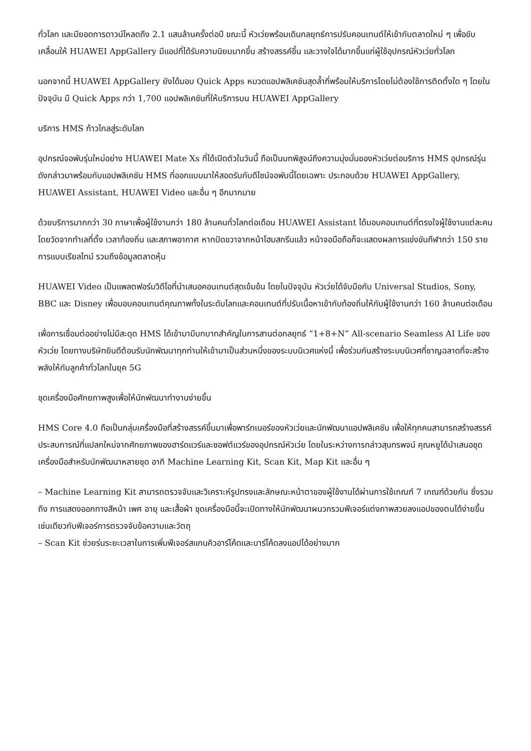ทั่วโลก และมียอดการดาวน์โหลดถึง 2.1 แสนล้านครั้งต่อปี ขณะนี้ หัวเว่ยพร้อมเดินกลยุทธ์การปรับคอนเทนต์ให้เข้ากับตลาดใหม่ ๆ เพื่อขับเคลื่อนให้ HUAWEI AppGallery มีแอปที่ได้รับความนิยมมากขึ้น สร้างสรรค์ขึ้น และวางใจได้มากขึ้นแก่ผู้ใช้อุปกรณ์หัวเว่ยทั่วโลก
นอกจากนี้ HUAWEI AppGallery ยังได้มอบ Quick Apps หมวดแอปพลิเคชันสุดล้ำที่พร้อมให้บริการโดยไม่ต้องใช้การติดตั้งใด ๆ โดยในปัจจุบัน มี Quick Apps กว่า 1,700 แอปพลิเคชันที่ให้บริการบน HUAWEI AppGallery
บริการ HMS ก้าวไกลสู่ระดับโลก
อุปกรณ์จอพับรุ่นใหม่อย่าง HUAWEI Mate Xs ที่ได้เปิดตัวในวันนี้ ถือเป็นบทพิสูจน์ถึงความมุ่งมั่นของหัวเว่ยต่อบริการ HMS อุปกรณ์รุ่นดังกล่าวมาพร้อมกับแอปพลิเคชัน HMS ที่ออกแบบมาให้สอดรับกับดีไซน์จอพับนี้โดยเฉพาะ ประกอบด้วย HUAWEI AppGallery, HUAWEI Assistant, HUAWEI Video และอื่น ๆ อีกมากมาย
ด้วยบริการมากกว่า 30 ภาษาเพื่อผู้ใช้งานกว่า 180 ล้านคนทั่วโลกต่อเดือน HUAWEI Assistant ได้มอบคอนเทนต์ที่ตรงใจผู้ใช้งานแต่ละคน โดยวัดจากทำเลที่ตั้ง เวลาท้องถิ่น และสภาพอากาศ หากปัดขวาจากหน้าโฮมสกรีนแล้ว หน้าจอมือถือก็จะแสดงผลการแข่งขันกีฬากว่า 150 รายการแบบเรียลไทม์ รวมถึงข้อมูลตลาดหุ้น
HUAWEI Video เป็นแพลตฟอร์มวิดีโอที่นำเสนอคอนเทนต์สุดเข้มข้น โดยในปัจจุบัน หัวเว่ยได้จับมือกับ Universal Studios, Sony, BBC และ Disney เพื่อมอบคอนเทนต์คุณภาพทั้งในระดับโลกและคอนเทนต์ที่ปรับเนื้อหาเข้ากับท้องถิ่นให้กับผู้ใช้งานกว่า 160 ล้านคนต่อเดือน
เพื่อการเชื่อมต่ออย่างไม่มีสะดุด HMS ได้เข้ามามีบทบาทสำคัญในการสานต่อกลยุทธ์ “1+8+N” All-scenario Seamless AI Life ของหัวเว่ย โดยทางบริษัทยินดีต้อนรับนักพัฒนาทุกท่านให้เข้ามาเป็นส่วนหนึ่งของระบบนิเวศแห่งนี้ เพื่อร่วมกันสร้างระบบนิเวศที่ชาญฉลาดที่จะสร้างพลังให้กับลูกค้าทั่วโลกในยุค 5G
ชุดเครื่องมือศักยภาพสูงเพื่อให้นักพัฒนาทำงานง่ายขึ้น
HMS Core 4.0 ถือเป็นกลุ่มเครื่องมือที่สร้างสรรค์ขึ้นมาเพื่อพาร์ทเนอร์ของหัวเว่ยและนักพัฒนาแอปพลิเคชัน เพื่อให้ทุกคนสามารถสร้างสรรค์ประสบการณ์ที่แปลกใหม่จากศักยภาพของฮาร์ดแวร์และซอฟต์แวร์ของอุปกรณ์หัวเว่ย โดยในระหว่างการกล่าวสุนทรพจน์ คุณหยูได้นำเสนอชุดเครื่องมือสำหรับนักพัฒนาหลายชุด อาทิ Machine Learning Kit, Scan Kit, Map Kit และอื่น ๆ
– Machine Learning Kit สามารถตรวจจับและวิเคราะห์รูปทรงและลักษณะหน้าตาของผู้ใช้งานได้ผ่านการใช้เกณฑ์ 7 เกณฑ์ด้วยกัน ซึ่งรวมถึง การแสดงออกทางสีหน้า เพศ อายุ และเสื้อผ้า ชุดเครื่องมือนี้จะเปิดทางให้นักพัฒนาผนวกรวมฟีเจอร์แต่งภาพสวยลงแอปของตนได้ง่ายขึ้น เช่นเดียวกับฟีเจอร์การตรวจจับข้อความและวัตถุ
– Scan Kit ช่วยร่นระยะเวลาในการเพิ่มฟีเจอร์สแกนคิวอาร์โค้ดและบาร์โค้ดลงแอปได้อย่างมาก